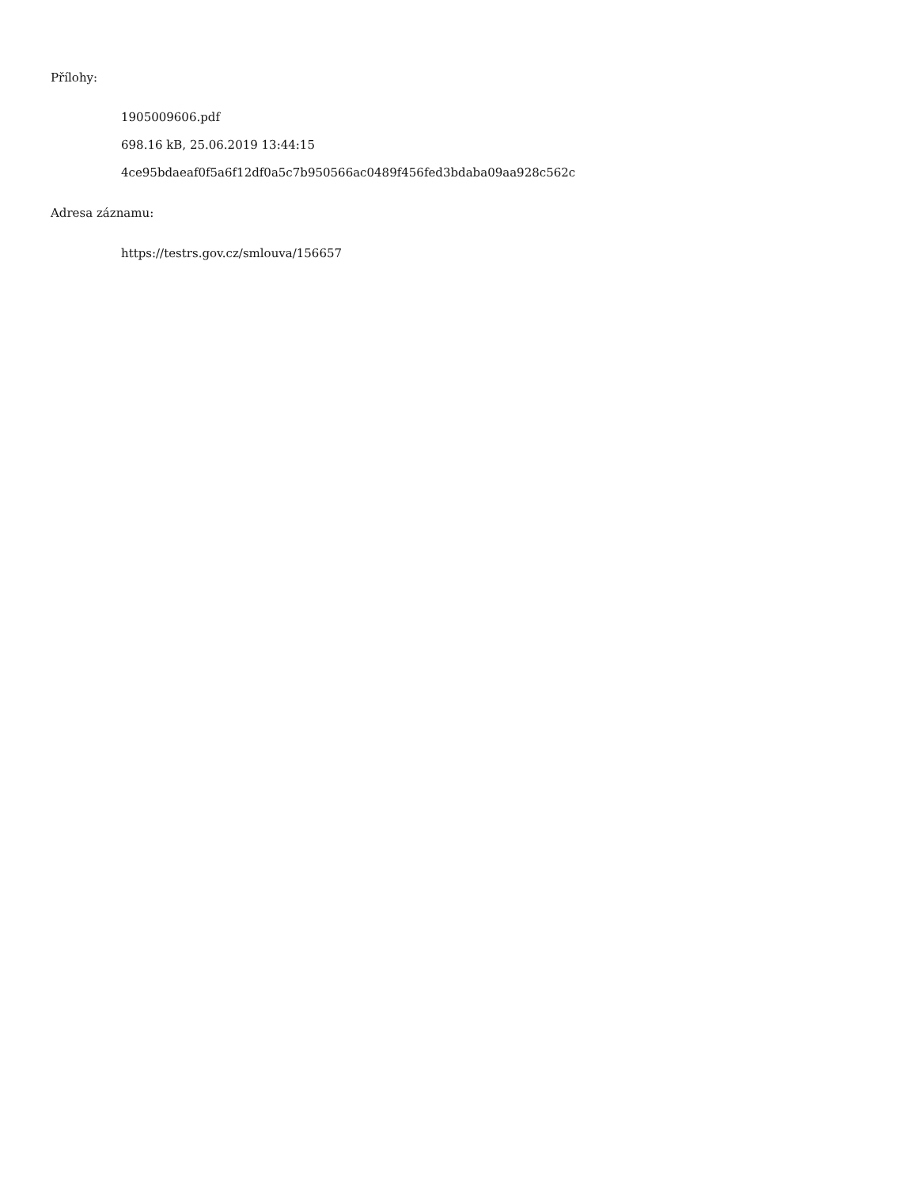Přílohy:
1905009606.pdf
698.16 kB, 25.06.2019 13:44:15
4ce95bdaeaf0f5a6f12df0a5c7b950566ac0489f456fed3bdaba09aa928c562c
Adresa záznamu:
https://testrs.gov.cz/smlouva/156657